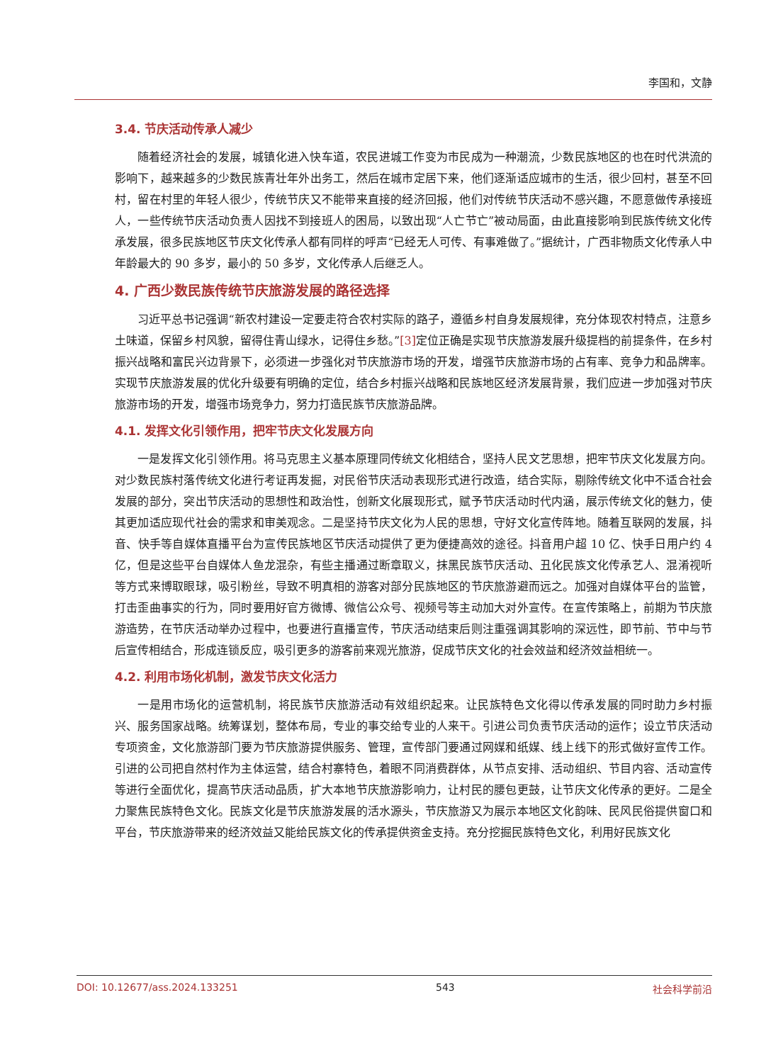李国和，文静
3.4. 节庆活动传承人减少
随着经济社会的发展，城镇化进入快车道，农民进城工作变为市民成为一种潮流，少数民族地区的也在时代洪流的影响下，越来越多的少数民族青壮年外出务工，然后在城市定居下来，他们逐渐适应城市的生活，很少回村，甚至不回村，留在村里的年轻人很少，传统节庆又不能带来直接的经济回报，他们对传统节庆活动不感兴趣，不愿意做传承接班人，一些传统节庆活动负责人因找不到接班人的困局，以致出现“人亡节亡”被动局面，由此直接影响到民族传统文化传承发展，很多民族地区节庆文化传承人都有同样的呼声“已经无人可传、有事难做了。”据统计，广西非物质文化传承人中年龄最大的 90 多岁，最小的 50 多岁，文化传承人后继乏人。
4. 广西少数民族传统节庆旅游发展的路径选择
习近平总书记强调“新农村建设一定要走符合农村实际的路子，遵循乡村自身发展规律，充分体现农村特点，注意乡土味道，保留乡村风貌，留得住青山绿水，记得住乡愁。”[3] 定位正确是实现节庆旅游发展升级提档的前提条件，在乡村振兴战略和富民兴边背景下，必须进一步强化对节庆旅游市场的开发，增强节庆旅游市场的占有率、竞争力和品牌率。实现节庆旅游发展的优化升级要有明确的定位，结合乡村振兴战略和民族地区经济发展背景，我们应进一步加强对节庆旅游市场的开发，增强市场竞争力，努力打造民族节庆旅游品牌。
4.1. 发挥文化引领作用，把牢节庆文化发展方向
一是发挥文化引领作用。将马克思主义基本原理同传统文化相结合，坚持人民文艺思想，把牢节庆文化发展方向。对少数民族村落传统文化进行考证再发掘，对民俗节庆活动表现形式进行改造，结合实际，剔除传统文化中不适合社会发展的部分，突出节庆活动的思想性和政治性，创新文化展现形式，赋予节庆活动时代内涵，展示传统文化的魅力，使其更加适应现代社会的需求和审美观念。二是坚持节庆文化为人民的思想，守好文化宣传阵地。随着互联网的发展，抖音、快手等自媒体直播平台为宣传民族地区节庆活动提供了更为便捷高效的途径。抖音用户超 10 亿、快手日用户约 4 亿，但是这些平台自媒体人鱼龙混杂，有些主播通过断章取义，抹黑民族节庆活动、丑化民族文化传承艺人、混淆视听等方式来博取眼球，吸引粉丝，导致不明真相的游客对部分民族地区的节庆旅游避而远之。加强对自媒体平台的监管，打击歪曲事实的行为，同时要用好官方微博、微信公众号、视频号等主动加大对外宣传。在宣传策略上，前期为节庆旅游造势，在节庆活动举办过程中，也要进行直播宣传，节庆活动结束后则注重强调其影响的深远性，即节前、节中与节后宣传相结合，形成连锁反应，吸引更多的游客前来观光旅游，促成节庆文化的社会效益和经济效益相统一。
4.2. 利用市场化机制，激发节庆文化活力
一是用市场化的运营机制，将民族节庆旅游活动有效组织起来。让民族特色文化得以传承发展的同时助力乡村振兴、服务国家战略。统筹谋划，整体布局，专业的事交给专业的人来干。引进公司负责节庆活动的运作；设立节庆活动专项资金，文化旅游部门要为节庆旅游提供服务、管理，宣传部门要通过网媒和纸媒、线上线下的形式做好宣传工作。引进的公司把自然村作为主体运营，结合村寨特色，着眼不同消费群体，从节点安排、活动组织、节目内容、活动宣传等进行全面优化，提高节庆活动品质，扩大本地节庆旅游影响力，让村民的腰包更鼓，让节庆文化传承的更好。二是全力聚焦民族特色文化。民族文化是节庆旅游发展的活水源头，节庆旅游又为展示本地区文化韵味、民风民俗提供窗口和平台，节庆旅游带来的经济效益又能给民族文化的传承提供资金支持。充分挖掘民族特色文化，利用好民族文化
DOI: 10.12677/ass.2024.133251 543 社会科学前沿